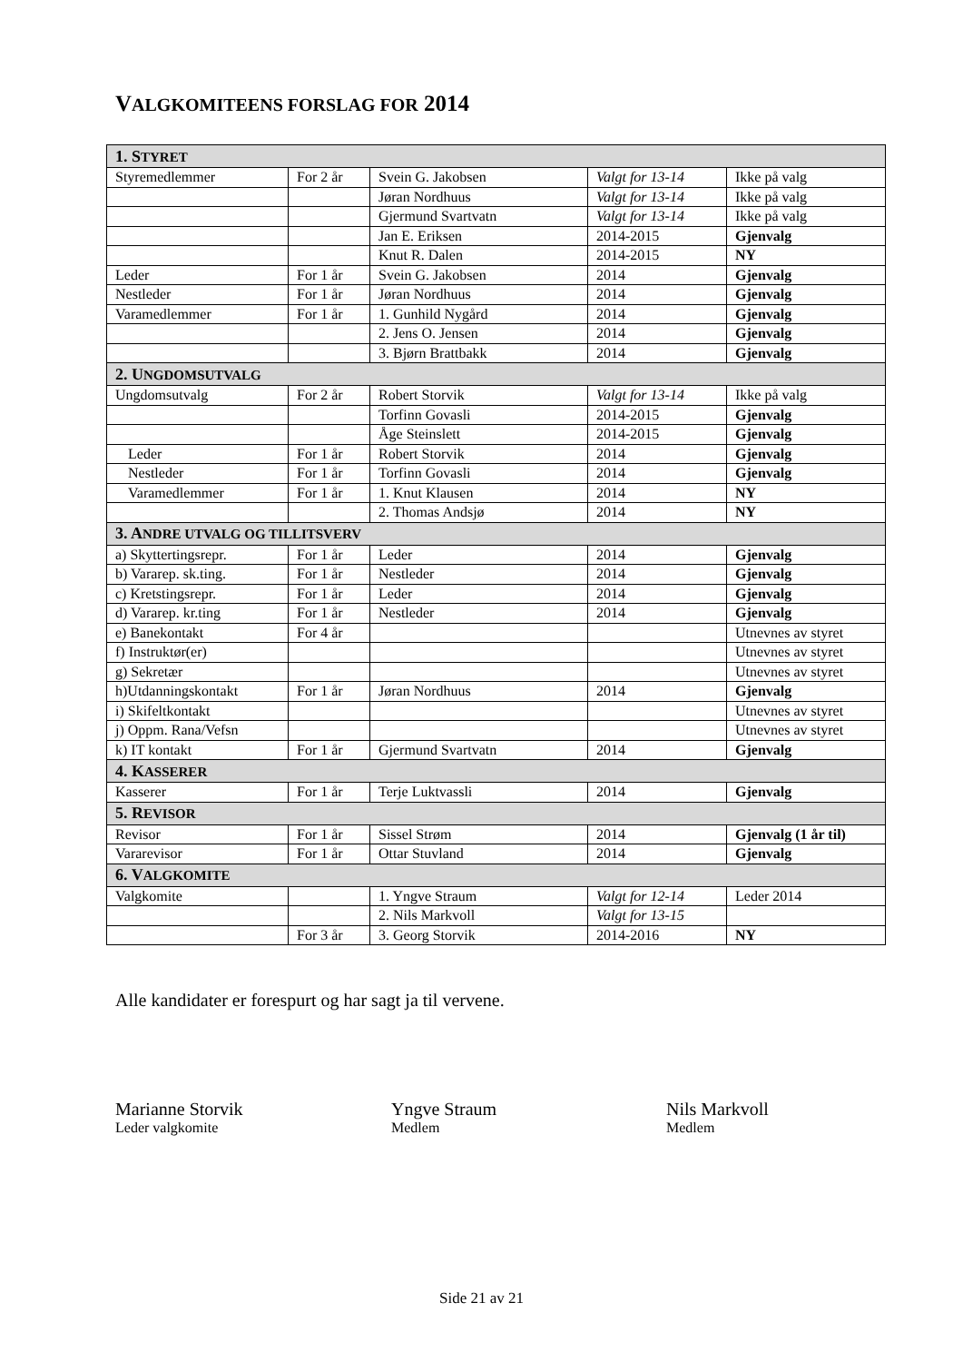VALGKOMITEENS FORSLAG FOR 2014
| 1. S TYRET | | | | |
| Styremedlemmer | For 2 år | Svein G. Jakobsen | Valgt for 13-14 | Ikke på valg |
| | | Jøran Nordhuus | Valgt for 13-14 | Ikke på valg |
| | | Gjermund Svartvatn | Valgt for 13-14 | Ikke på valg |
| | | Jan E. Eriksen | 2014-2015 | Gjenvalg |
| | | Knut R. Dalen | 2014-2015 | NY |
| Leder | For 1 år | Svein G. Jakobsen | 2014 | Gjenvalg |
| Nestleder | For 1 år | Jøran Nordhuus | 2014 | Gjenvalg |
| Varamedlemmer | For 1 år | 1. Gunhild Nygård | 2014 | Gjenvalg |
| | | 2. Jens O. Jensen | 2014 | Gjenvalg |
| | | 3. Bjørn Brattbakk | 2014 | Gjenvalg |
| 2. U NGDOMSUTVALG | | | | |
| Ungdomsutvalg | For 2 år | Robert Storvik | Valgt for 13-14 | Ikke på valg |
| | | Torfinn Govasli | 2014-2015 | Gjenvalg |
| | | Åge Steinslett | 2014-2015 | Gjenvalg |
| Leder | For 1 år | Robert Storvik | 2014 | Gjenvalg |
| Nestleder | For 1 år | Torfinn Govasli | 2014 | Gjenvalg |
| Varamedlemmer | For 1 år | 1. Knut Klausen | 2014 | NY |
| | | 2. Thomas Andsjø | 2014 | NY |
| 3. A NDRE UTVALG OG TILLITSVERV | | | | |
| a) Skyttertingsrepr. | For 1 år | Leder | 2014 | Gjenvalg |
| b) Vararep. sk.ting. | For 1 år | Nestleder | 2014 | Gjenvalg |
| c) Kretstingsrepr. | For 1 år | Leder | 2014 | Gjenvalg |
| d) Vararep. kr.ting | For 1 år | Nestleder | 2014 | Gjenvalg |
| e) Banekontakt | For 4 år | | | Utnevnes av styret |
| f) Instruktør(er) | | | | Utnevnes av styret |
| g) Sekretær | | | | Utnevnes av styret |
| h)Utdanningskontakt | For 1 år | Jøran Nordhuus | 2014 | Gjenvalg |
| i) Skifeltkontakt | | | | Utnevnes av styret |
| j) Oppm. Rana/Vefsn | | | | Utnevnes av styret |
| k) IT kontakt | For 1 år | Gjermund Svartvatn | 2014 | Gjenvalg |
| 4. K ASSERER | | | | |
| Kasserer | For 1 år | Terje Luktvassli | 2014 | Gjenvalg |
| 5. R EVISOR | | | | |
| Revisor | For 1 år | Sissel Strøm | 2014 | Gjenvalg (1 år til) |
| Vararevisor | For 1 år | Ottar Stuvland | 2014 | Gjenvalg |
| 6. V ALGKOMITE | | | | |
| Valgkomite | | 1. Yngve Straum | Valgt for 12-14 | Leder 2014 |
| | | 2. Nils Markvoll | Valgt for 13-15 | |
| | For 3 år | 3. Georg Storvik | 2014-2016 | NY |
Alle kandidater er forespurt og har sagt ja til vervene.
Marianne Storvik
Leder valgkomite
Yngve Straum
Medlem
Nils Markvoll
Medlem
Side 21 av 21